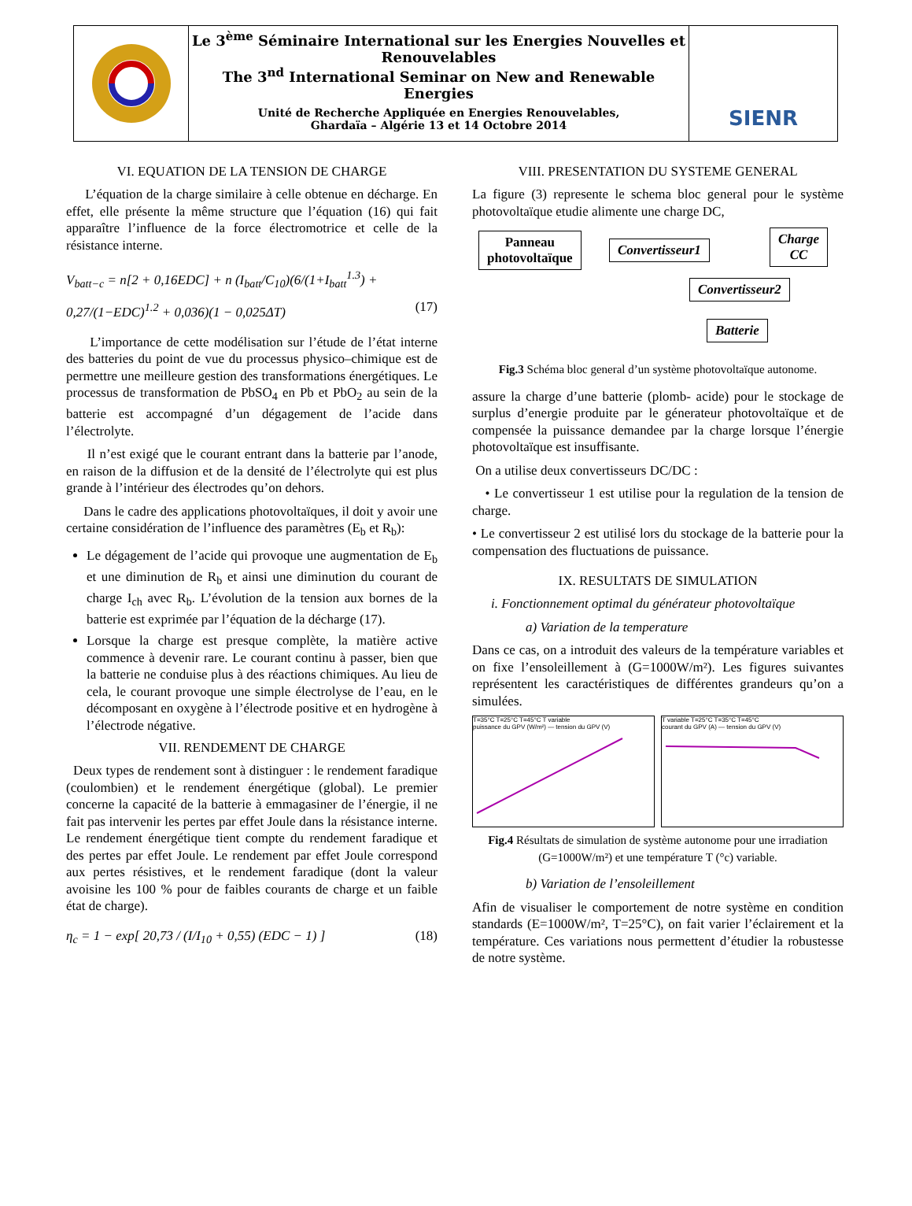Le 3<sup>ème</sup> Séminaire International sur les Energies Nouvelles et Renouvelables
The 3<sup>nd</sup> International Seminar on New and Renewable Energies
Unité de Recherche Appliquée en Energies Renouvelables,
Ghardaïa – Algérie 13 et 14 Octobre 2014
SIENR
VI. EQUATION DE LA TENSION DE CHARGE
L’équation de la charge similaire à celle obtenue en décharge. En effet, elle présente la même structure que l’équation (16) qui fait apparaître l’influence de la force électromotrice et celle de la résistance interne.
V<sub>batt−c</sub> = n[2 + 0,16EDC] + n (I<sub>batt</sub>/C<sub>10</sub>)(6/(1+I<sub>batt</sub><sup>1.3</sup>) + 0,27/(1−EDC)<sup>1.2</sup> + 0,036)(1 − 0,025ΔT) (17)
L’importance de cette modélisation sur l’étude de l’état interne des batteries du point de vue du processus physico–chimique est de permettre une meilleure gestion des transformations énergétiques. Le processus de transformation de PbSO<sub>4</sub> en Pb et PbO<sub>2</sub> au sein de la batterie est accompagné d’un dégagement de l’acide dans l’électrolyte.
Il n’est exigé que le courant entrant dans la batterie par l’anode, en raison de la diffusion et de la densité de l’électrolyte qui est plus grande à l’intérieur des électrodes qu’on dehors.
Dans le cadre des applications photovoltaïques, il doit y avoir une certaine considération de l’influence des paramètres (E<sub>b</sub> et R<sub>b</sub>):
Le dégagement de l’acide qui provoque une augmentation de E<sub>b</sub> et une diminution de R<sub>b</sub> et ainsi une diminution du courant de charge I<sub>ch</sub> avec R<sub>b</sub>. L’évolution de la tension aux bornes de la batterie est exprimée par l’équation de la décharge (17).
Lorsque la charge est presque complète, la matière active commence à devenir rare. Le courant continu à passer, bien que la batterie ne conduise plus à des réactions chimiques. Au lieu de cela, le courant provoque une simple électrolyse de l’eau, en le décomposant en oxygène à l’électrode positive et en hydrogène à l’électrode négative.
VII. RENDEMENT DE CHARGE
Deux types de rendement sont à distinguer : le rendement faradique (coulombien) et le rendement énergétique (global). Le premier concerne la capacité de la batterie à emmagasiner de l’énergie, il ne fait pas intervenir les pertes par effet Joule dans la résistance interne. Le rendement énergétique tient compte du rendement faradique et des pertes par effet Joule. Le rendement par effet Joule correspond aux pertes résistives, et le rendement faradique (dont la valeur avoisine les 100 % pour de faibles courants de charge et un faible état de charge).
η<sub>c</sub> = 1 − exp[ 20,73 / (I/I<sub>10</sub> + 0,55) (EDC − 1) ] (18)
VIII. PRESENTATION DU SYSTEME GENERAL
La figure (3) represente le schema bloc general pour le système photovoltaïque etudie alimente une charge DC,
Panneau
photovoltaïque
Convertisseur1
Charge
CC
Convertisseur2
Batterie
Fig.3 Schéma bloc general d’un système photovoltaïque autonome.
assure la charge d’une batterie (plomb- acide) pour le stockage de surplus d’energie produite par le génerateur photovoltaïque et de compensée la puissance demandee par la charge lorsque l’énergie photovoltaïque est insuffisante.
On a utilise deux convertisseurs DC/DC :
• Le convertisseur 1 est utilise pour la regulation de la tension de charge.
• Le convertisseur 2 est utilisé lors du stockage de la batterie pour la compensation des fluctuations de puissance.
IX. RESULTATS DE SIMULATION
i. Fonctionnement optimal du générateur photovoltaïque
a) Variation de la temperature
Dans ce cas, on a introduit des valeurs de la température variables et on fixe l’ensoleillement à (G=1000W/m²). Les figures suivantes représentent les caractéristiques de différentes grandeurs qu’on a simulées.
T=35°C T=25°C T=45°C T variable
puissance du GPV (W/m²) — tension du GPV (V)
T variable T=25°C T=35°C T=45°C
courant du GPV (A) — tension du GPV (V)
Fig.4 Résultats de simulation de système autonome pour une irradiation (G=1000W/m²) et une température T (°c) variable.
b) Variation de l’ensoleillement
Afin de visualiser le comportement de notre système en condition standards (E=1000W/m², T=25°C), on fait varier l’éclairement et la température. Ces variations nous permettent d’étudier la robustesse de notre système.